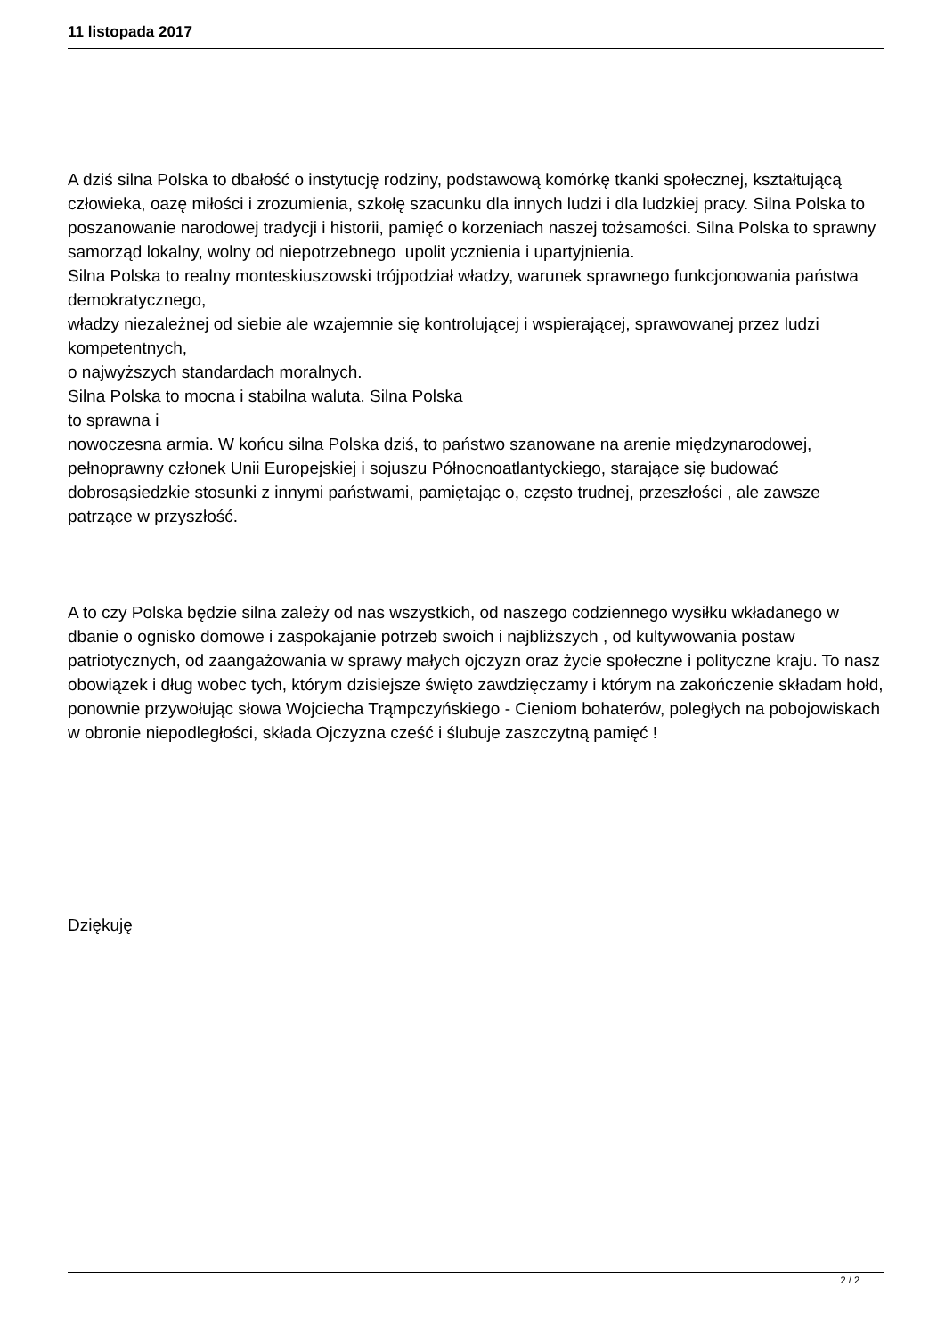11 listopada 2017
A dziś silna Polska to dbałość o instytucję rodziny, podstawową komórkę tkanki społecznej, kształtującą człowieka, oazę miłości i zrozumienia, szkołę szacunku dla innych ludzi i dla ludzkiej pracy. Silna Polska to poszanowanie narodowej tradycji i historii, pamięć o korzeniach naszej tożsamości. Silna Polska to sprawny samorząd lokalny, wolny od niepotrzebnego upolit ycznienia i upartyjnienia.
Silna Polska to realny monteskiuszowski trójpodział władzy, warunek sprawnego funkcjonowania państwa demokratycznego,
władzy niezależnej od siebie ale wzajemnie się kontrolującej i wspierającej, sprawowanej przez ludzi kompetentnych,
o najwyższych standardach moralnych.
Silna Polska to mocna i stabilna waluta. Silna Polska
to sprawna i
nowoczesna armia. W końcu silna Polska dziś, to państwo szanowane na arenie międzynarodowej, pełnoprawny członek Unii Europejskiej i sojuszu Północnoatlantyckiego, starające się budować dobrosąsiedzkie stosunki z innymi państwami, pamiętając o, często trudnej, przeszłości , ale zawsze patrzące w przyszłość.
A to czy Polska będzie silna zależy od nas wszystkich, od naszego codziennego wysiłku wkładanego w dbanie o ognisko domowe i zaspokajanie potrzeb swoich i najbliższych , od kultywowania postaw patriotycznych, od zaangażowania w sprawy małych ojczyzn oraz życie społeczne i polityczne kraju. To nasz obowiązek i dług wobec tych, którym dzisiejsze święto zawdzięczamy i którym na zakończenie składam hołd, ponownie przywołując słowa Wojciecha Trąmpczyńskiego - Cieniom bohaterów, poległych na pobojowiskach w obronie niepodległości, składa Ojczyzna cześć i ślubuje zaszczytną pamięć !
Dziękuję
2 / 2